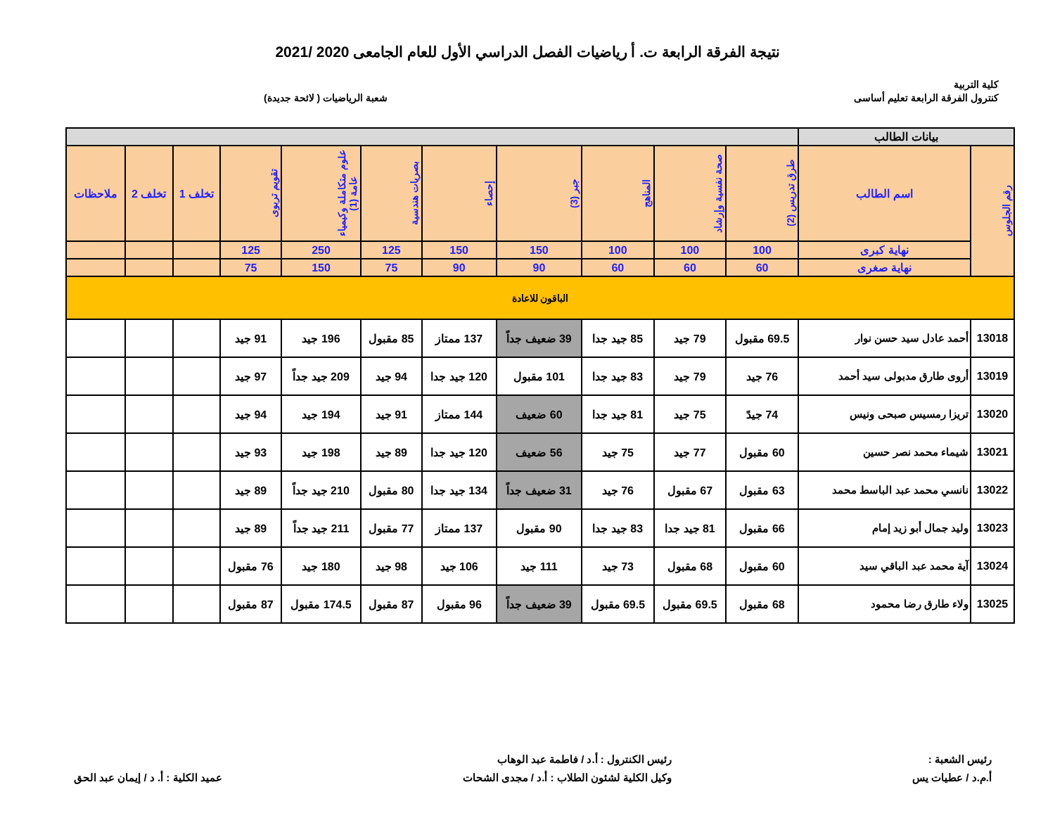نتيجة الفرقة الرابعة ت. أ رياضيات الفصل الدراسي الأول للعام الجامعى 2020 /2021
كلية التربية
كنترول الفرقة الرابعة تعليم أساسى
شعبة الرياضيات ( لائحة جديدة)
| بيانات الطالب | | | | | | | | | | | | |
| --- | --- | --- | --- | --- | --- | --- | --- | --- | --- | --- | --- | --- |
| رقم الجلوس | اسم الطالب | طرق تدريس (2) | صحة نفسية وإرشاد | المناهج | جبر (3) | إحصاء | بصريات هندسية | علوم متكاملة وكيمياء عامة (1) | تقويم تربوى | تخلف 1 | تخلف 2 | ملاحظات |
| | نهاية كبرى | 100 | 100 | 100 | 150 | 150 | 125 | 250 | 125 | | | |
| | نهاية صغرى | 60 | 60 | 60 | 90 | 90 | 75 | 150 | 75 | | | |
| الباقون للاعادة | | | | | | | | | | | | |
| 13018 | أحمد عادل سيد حسن نوار | 69.5 مقبول | 79 جيد | 85 جيد جدا | 39 ضعيف جداً | 137 ممتاز | 85 مقبول | 196 جيد | 91 جيد | | | |
| 13019 | أروى طارق مدبولى سيد أحمد | 76 جيد | 79 جيد | 83 جيد جدا | 101 مقبول | 120 جيد جدا | 94 جيد | 209 جيد جداً | 97 جيد | | | |
| 13020 | تريزا رمسيس صبحى ونيس | 74 جيدً | 75 جيد | 81 جيد جدا | 60 ضعيف | 144 ممتاز | 91 جيد | 194 جيد | 94 جيد | | | |
| 13021 | شيماء محمد نصر حسين | 60 مقبول | 77 جيد | 75 جيد | 56 ضعيف | 120 جيد جدا | 89 جيد | 198 جيد | 93 جيد | | | |
| 13022 | نانسي محمد عبد الباسط محمد | 63 مقبول | 67 مقبول | 76 جيد | 31 ضعيف جداً | 134 جيد جدا | 80 مقبول | 210 جيد جداً | 89 جيد | | | |
| 13023 | وليد جمال أبو زيد إمام | 66 مقبول | 81 جيد جدا | 83 جيد جدا | 90 مقبول | 137 ممتاز | 77 مقبول | 211 جيد جداً | 89 جيد | | | |
| 13024 | آية محمد عبد الباقي سيد | 60 مقبول | 68 مقبول | 73 جيد | 111 جيد | 106 جيد | 98 جيد | 180 جيد | 76 مقبول | | | |
| 13025 | ولاء طارق رضا محمود | 68 مقبول | 69.5 مقبول | 69.5 مقبول | 39 ضعيف جداً | 96 مقبول | 87 مقبول | 174.5 مقبول | 87 مقبول | | | |
رئيس الشعبة :
أ.م.د / عطيات يس
رئيس الكنترول : أ.د / فاطمة عبد الوهاب
وكيل الكلية لشئون الطلاب : أ.د / مجدى الشحات
عميد الكلية : أ. د / إيمان عبد الحق